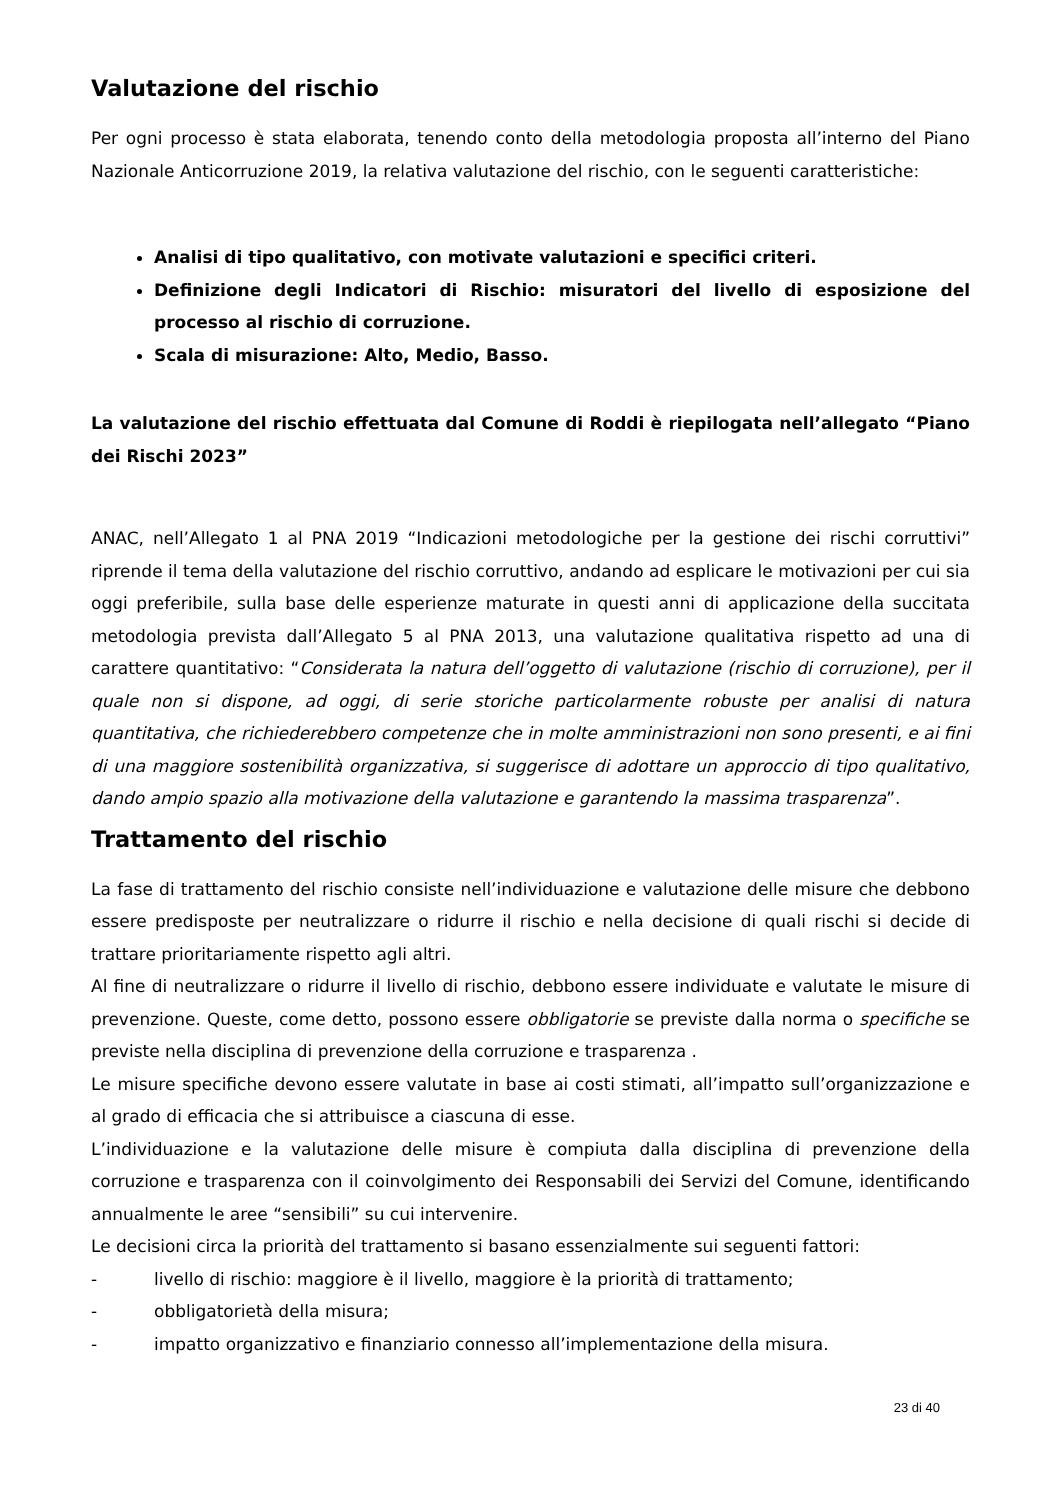Valutazione del rischio
Per ogni processo è stata elaborata, tenendo conto della metodologia proposta all’interno del Piano Nazionale Anticorruzione 2019, la relativa valutazione del rischio, con le seguenti caratteristiche:
Analisi di tipo qualitativo, con motivate valutazioni e specifici criteri.
Definizione degli Indicatori di Rischio: misuratori del livello di esposizione del processo al rischio di corruzione.
Scala di misurazione: Alto, Medio, Basso.
La valutazione del rischio effettuata dal Comune di Roddi è riepilogata nell’allegato “Piano dei Rischi 2023”
ANAC, nell’Allegato 1 al PNA 2019 “Indicazioni metodologiche per la gestione dei rischi corruttivi” riprende il tema della valutazione del rischio corruttivo, andando ad esplicare le motivazioni per cui sia oggi preferibile, sulla base delle esperienze maturate in questi anni di applicazione della succitata metodologia prevista dall’Allegato 5 al PNA 2013, una valutazione qualitativa rispetto ad una di carattere quantitativo: “Considerata la natura dell’oggetto di valutazione (rischio di corruzione), per il quale non si dispone, ad oggi, di serie storiche particolarmente robuste per analisi di natura quantitativa, che richiederebbero competenze che in molte amministrazioni non sono presenti, e ai fini di una maggiore sostenibilità organizzativa, si suggerisce di adottare un approccio di tipo qualitativo, dando ampio spazio alla motivazione della valutazione e garantendo la massima trasparenza”.
Trattamento del rischio
La fase di trattamento del rischio consiste nell’individuazione e valutazione delle misure che debbono essere predisposte per neutralizzare o ridurre il rischio e nella decisione di quali rischi si decide di trattare prioritariamente rispetto agli altri.
Al fine di neutralizzare o ridurre il livello di rischio, debbono essere individuate e valutate le misure di prevenzione. Queste, come detto, possono essere obbligatorie se previste dalla norma o specifiche se previste nella disciplina di prevenzione della corruzione e trasparenza .
Le misure specifiche devono essere valutate in base ai costi stimati, all’impatto sull’organizzazione e al grado di efficacia che si attribuisce a ciascuna di esse.
L’individuazione e la valutazione delle misure è compiuta dalla disciplina di prevenzione della corruzione e trasparenza con il coinvolgimento dei Responsabili dei Servizi del Comune, identificando annualmente le aree “sensibili” su cui intervenire.
Le decisioni circa la priorità del trattamento si basano essenzialmente sui seguenti fattori:
- livello di rischio: maggiore è il livello, maggiore è la priorità di trattamento;
- obbligatorietà della misura;
- impatto organizzativo e finanziario connesso all’implementazione della misura.
23 di 40